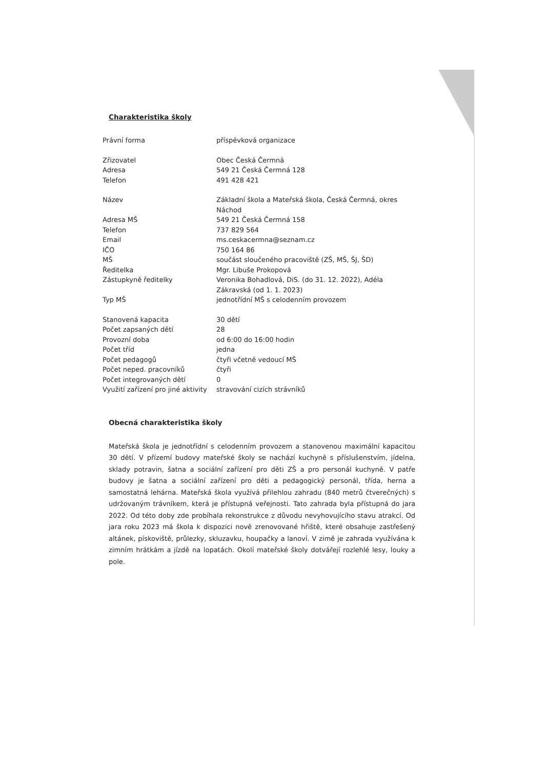Charakteristika školy
| Právní forma | příspěvková organizace |
| Zřizovatel | Obec Česká Čermná |
| Adresa | 549 21 Česká Čermná 128 |
| Telefon | 491 428 421 |
| Název | Základní škola a Mateřská škola, Česká Čermná, okres Náchod |
| Adresa MŠ | 549 21 Česká Čermná 158 |
| Telefon | 737 829 564 |
| Email | ms.ceskacermna@seznam.cz |
| IČO | 750 164 86 |
| MŠ | součást sloučeného pracoviště (ZŠ, MŠ, ŠJ, ŠD) |
| Ředitelka | Mgr. Libuše Prokopová |
| Zástupkyně ředitelky | Veronika Bohadlová, DiS. (do 31. 12. 2022), Adéla Zákravská (od 1. 1. 2023) |
| Typ MŠ | jednotřídní MŠ s celodenním provozem |
| Stanovená kapacita | 30 dětí |
| Počet zapsaných dětí | 28 |
| Provozní doba | od 6:00 do 16:00 hodin |
| Počet tříd | jedna |
| Počet pedagogů | čtyři včetně vedoucí MŠ |
| Počet neped. pracovníků | čtyři |
| Počet integrovaných dětí | 0 |
| Využití zařízení pro jiné aktivity | stravování cizích strávníků |
Obecná charakteristika školy
Mateřská škola je jednotřídní s celodenním provozem a stanovenou maximální kapacitou 30 dětí. V přízemí budovy mateřské školy se nachází kuchyně s příslušenstvím, jídelna, sklady potravin, šatna a sociální zařízení pro děti ZŠ a pro personál kuchyně. V patře budovy je šatna a sociální zařízení pro děti a pedagogický personál, třída, herna a samostatná lehárna. Mateřská škola využívá přilehlou zahradu (840 metrů čtverečných) s udržovaným trávníkem, která je přístupná veřejnosti. Tato zahrada byla přístupná do jara 2022. Od této doby zde probíhala rekonstrukce z důvodu nevyhovujícího stavu atrakcí. Od jara roku 2023 má škola k dispozici nově zrenovované hřiště, které obsahuje zastřešený altánek, pískoviště, průlezky, skluzavku, houpačky a lanoví. V zimě je zahrada využívána k zimním hrátkám a jízdě na lopatách. Okolí mateřské školy dotvářejí rozlehlé lesy, louky a pole.